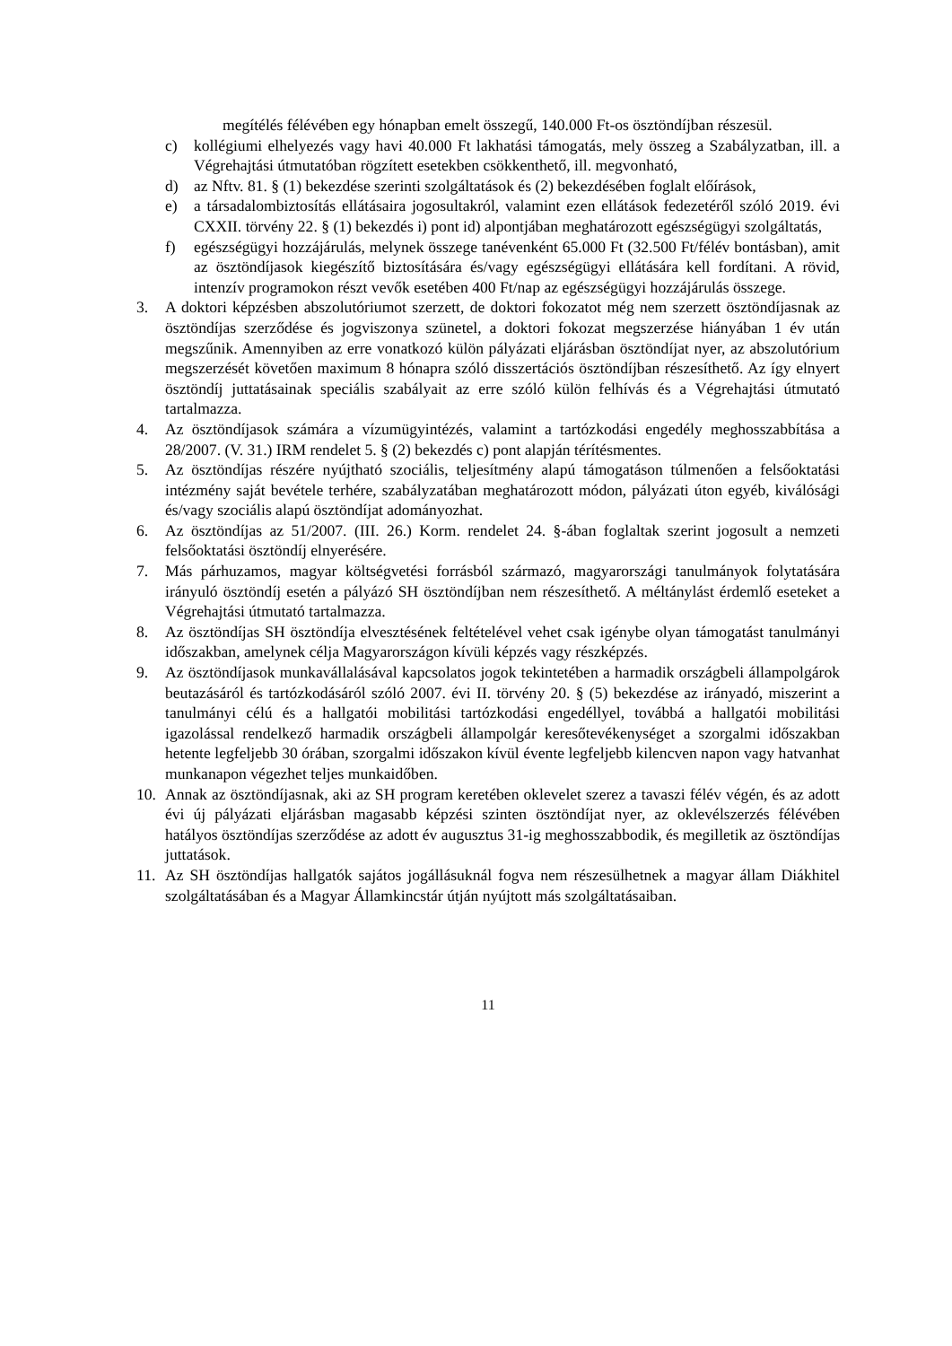megítélés félévében egy hónapban emelt összegű, 140.000 Ft-os ösztöndíjban részesül.
c) kollégiumi elhelyezés vagy havi 40.000 Ft lakhatási támogatás, mely összeg a Szabályzatban, ill. a Végrehajtási útmutatóban rögzített esetekben csökkenthető, ill. megvonható,
d) az Nftv. 81. § (1) bekezdése szerinti szolgáltatások és (2) bekezdésében foglalt előírások,
e) a társadalombiztosítás ellátásaira jogosultakról, valamint ezen ellátások fedezetéről szóló 2019. évi CXXII. törvény 22. § (1) bekezdés i) pont id) alpontjában meghatározott egészségügyi szolgáltatás,
f) egészségügyi hozzájárulás, melynek összege tanévenként 65.000 Ft (32.500 Ft/félév bontásban), amit az ösztöndíjasok kiegészítő biztosítására és/vagy egészségügyi ellátására kell fordítani. A rövid, intenzív programokon részt vevők esetében 400 Ft/nap az egészségügyi hozzájárulás összege.
3. A doktori képzésben abszolutóriumot szerzett, de doktori fokozatot még nem szerzett ösztöndíjasnak az ösztöndíjas szerződése és jogviszonya szünetel, a doktori fokozat megszerzése hiányában 1 év után megszűnik. Amennyiben az erre vonatkozó külön pályázati eljárásban ösztöndíjat nyer, az abszolutórium megszerzését követően maximum 8 hónapra szóló disszertációs ösztöndíjban részesíthető. Az így elnyert ösztöndíj juttatásainak speciális szabályait az erre szóló külön felhívás és a Végrehajtási útmutató tartalmazza.
4. Az ösztöndíjasok számára a vízumügyintézés, valamint a tartózkodási engedély meghosszabbítása a 28/2007. (V. 31.) IRM rendelet 5. § (2) bekezdés c) pont alapján térítésmentes.
5. Az ösztöndíjas részére nyújtható szociális, teljesítmény alapú támogatáson túlmenően a felsőoktatási intézmény saját bevétele terhére, szabályzatában meghatározott módon, pályázati úton egyéb, kiválósági és/vagy szociális alapú ösztöndíjat adományozhat.
6. Az ösztöndíjas az 51/2007. (III. 26.) Korm. rendelet 24. §-ában foglaltak szerint jogosult a nemzeti felsőoktatási ösztöndíj elnyerésére.
7. Más párhuzamos, magyar költségvetési forrásból származó, magyarországi tanulmányok folytatására irányuló ösztöndíj esetén a pályázó SH ösztöndíjban nem részesíthető. A méltánylást érdemlő eseteket a Végrehajtási útmutató tartalmazza.
8. Az ösztöndíjas SH ösztöndíja elvesztésének feltételével vehet csak igénybe olyan támogatást tanulmányi időszakban, amelynek célja Magyarországon kívüli képzés vagy részképzés.
9. Az ösztöndíjasok munkavállalásával kapcsolatos jogok tekintetében a harmadik országbeli állampolgárok beutazásáról és tartózkodásáról szóló 2007. évi II. törvény 20. § (5) bekezdése az irányadó, miszerint a tanulmányi célú és a hallgatói mobilitási tartózkodási engedéllyel, továbbá a hallgatói mobilitási igazolással rendelkező harmadik országbeli állampolgár keresőtevékenységet a szorgalmi időszakban hetente legfeljebb 30 órában, szorgalmi időszakon kívül évente legfeljebb kilencven napon vagy hatvanhat munkanapon végezhet teljes munkaidőben.
10. Annak az ösztöndíjasnak, aki az SH program keretében oklevelet szerez a tavaszi félév végén, és az adott évi új pályázati eljárásban magasabb képzési szinten ösztöndíjat nyer, az oklevélszerzés félévében hatályos ösztöndíjas szerződése az adott év augusztus 31-ig meghosszabbodik, és megilletik az ösztöndíjas juttatások.
11. Az SH ösztöndíjas hallgatók sajátos jogállásuknál fogva nem részesülhetnek a magyar állam Diákhitel szolgáltatásában és a Magyar Államkincstár útján nyújtott más szolgáltatásaiban.
11